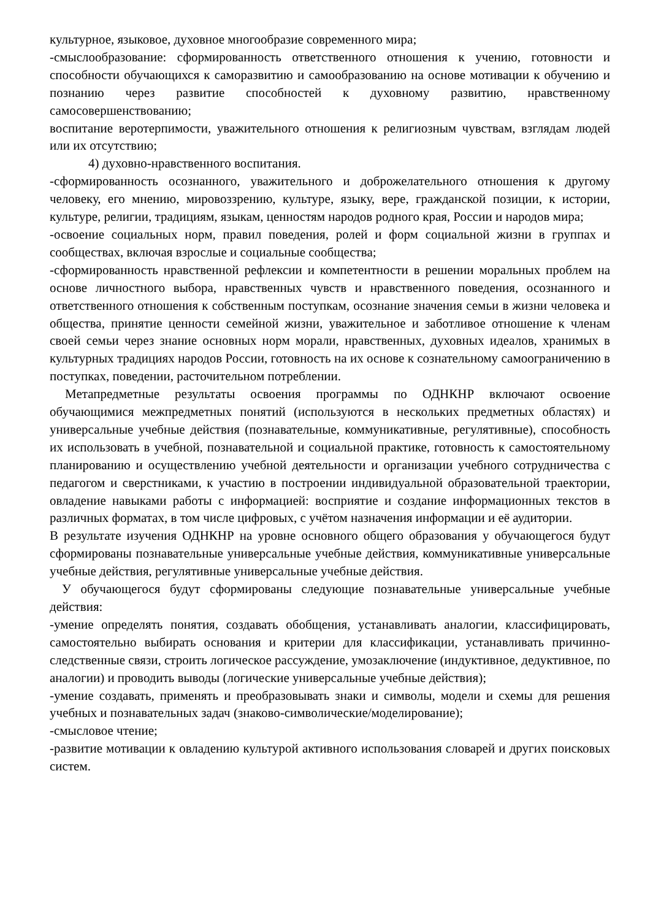культурное, языковое, духовное многообразие современного мира;
-смыслообразование: сформированность ответственного отношения к учению, готовности и способности обучающихся к саморазвитию и самообразованию на основе мотивации к обучению и познанию через развитие способностей к духовному развитию, нравственному самосовершенствованию;
воспитание веротерпимости, уважительного отношения к религиозным чувствам, взглядам людей или их отсутствию;
4) духовно-нравственного воспитания.
-сформированность осознанного, уважительного и доброжелательного отношения к другому человеку, его мнению, мировоззрению, культуре, языку, вере, гражданской позиции, к истории, культуре, религии, традициям, языкам, ценностям народов родного края, России и народов мира;
-освоение социальных норм, правил поведения, ролей и форм социальной жизни в группах и сообществах, включая взрослые и социальные сообщества;
-сформированность нравственной рефлексии и компетентности в решении моральных проблем на основе личностного выбора, нравственных чувств и нравственного поведения, осознанного и ответственного отношения к собственным поступкам, осознание значения семьи в жизни человека и общества, принятие ценности семейной жизни, уважительное и заботливое отношение к членам своей семьи через знание основных норм морали, нравственных, духовных идеалов, хранимых в культурных традициях народов России, готовность на их основе к сознательному самоограничению в поступках, поведении, расточительном потреблении.
Метапредметные результаты освоения программы по ОДНКНР включают освоение обучающимися межпредметных понятий (используются в нескольких предметных областях) и универсальные учебные действия (познавательные, коммуникативные, регулятивные), способность их использовать в учебной, познавательной и социальной практике, готовность к самостоятельному планированию и осуществлению учебной деятельности и организации учебного сотрудничества с педагогом и сверстниками, к участию в построении индивидуальной образовательной траектории, овладение навыками работы с информацией: восприятие и создание информационных текстов в различных форматах, в том числе цифровых, с учётом назначения информации и её аудитории.
В результате изучения ОДНКНР на уровне основного общего образования у обучающегося будут сформированы познавательные универсальные учебные действия, коммуникативные универсальные учебные действия, регулятивные универсальные учебные действия.
У обучающегося будут сформированы следующие познавательные универсальные учебные действия:
-умение определять понятия, создавать обобщения, устанавливать аналогии, классифицировать, самостоятельно выбирать основания и критерии для классификации, устанавливать причинно-следственные связи, строить логическое рассуждение, умозаключение (индуктивное, дедуктивное, по аналогии) и проводить выводы (логические универсальные учебные действия);
-умение создавать, применять и преобразовывать знаки и символы, модели и схемы для решения учебных и познавательных задач (знаково-символические/моделирование);
-смысловое чтение;
-развитие мотивации к овладению культурой активного использования словарей и других поисковых систем.